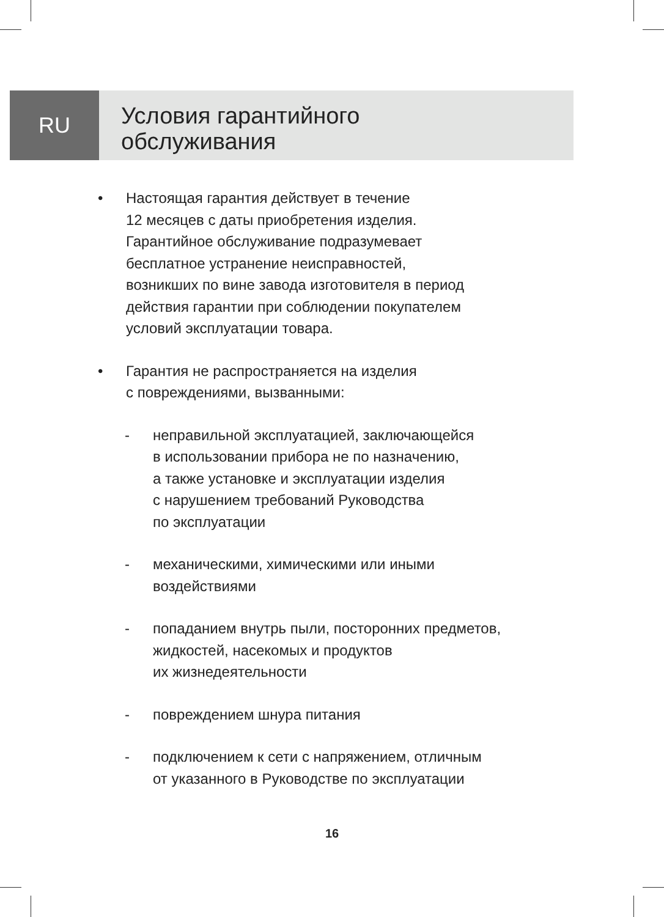RU
Условия гарантийного
обслуживания
• Настоящая гарантия действует в течение
12 месяцев с даты приобретения изделия.
Гарантийное обслуживание подразумевает
бесплатное устранение неисправностей,
возникших по вине завода изготовителя в период
действия гарантии при соблюдении покупателем
условий эксплуатации товара.
• Гарантия не распространяется на изделия
с повреждениями, вызванными:
- неправильной эксплуатацией, заключающейся
в использовании прибора не по назначению,
а также установке и эксплуатации изделия
с нарушением требований Руководства
по эксплуатации
- механическими, химическими или иными
воздействиями
- попаданием внутрь пыли, посторонних предметов,
жидкостей, насекомых и продуктов
их жизнедеятельности
- повреждением шнура питания
- подключением к сети с напряжением, отличным
от указанного в Руководстве по эксплуатации
16